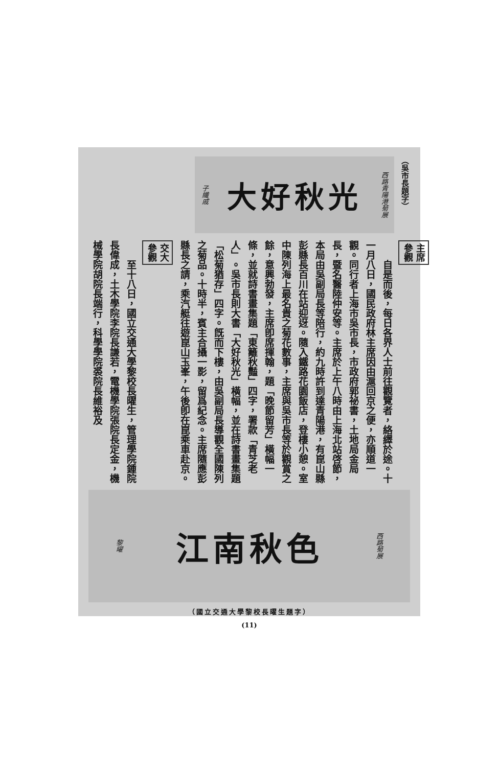（吳市長題字）
西路青陽港菊展
大好秋光
子纖戚
主席
參觀
自是而後，每日各界人士前往觀覽者，絡繹於途。十一月八日，國民政府林主席因由滬回京之便，亦順道一觀。同行者上海市吳市長，市政府郭祕書，土地局金局長，暨名醫陸仲安等。主席於上午八時由上海北站啓節，本局由吳副局長等陪行，約九時許到達青陽港，有崑山縣彭縣長百川在站迎迓。隨入鐵路花園飯店，登樓小憩。室中陳列海上最名貴之菊花數事，主席與吳市長等於觀賞之餘，意興勃發，主席卽席揮翰，題「晚節留芳」橫幅一條，並就詩書畫集題「東籬秋豔」四字，署款「青芝老人」。吳市長則大書「大好秋光」橫幅，並在詩書畫集題「松菊猶存」四字。旣而下樓，由吳副局長導觀全國陳列之菊品。十時半，賓主合攝一影，留爲紀念。主席隨應彭縣長之請，乘汽艇往遊崑山玉峯，午後卽在崑乘車赴京。
交大
參觀
至十八日，國立交通大學黎校長曜生，管理學院鍾院長偉成，土木學院李院長謙若，電機學院張院長定金，機械學院胡院長端行，科學學院裘院長維裕及
西路菊展
江南秋色
黎曜
（國立交通大學黎校長曜生題字）
(11)